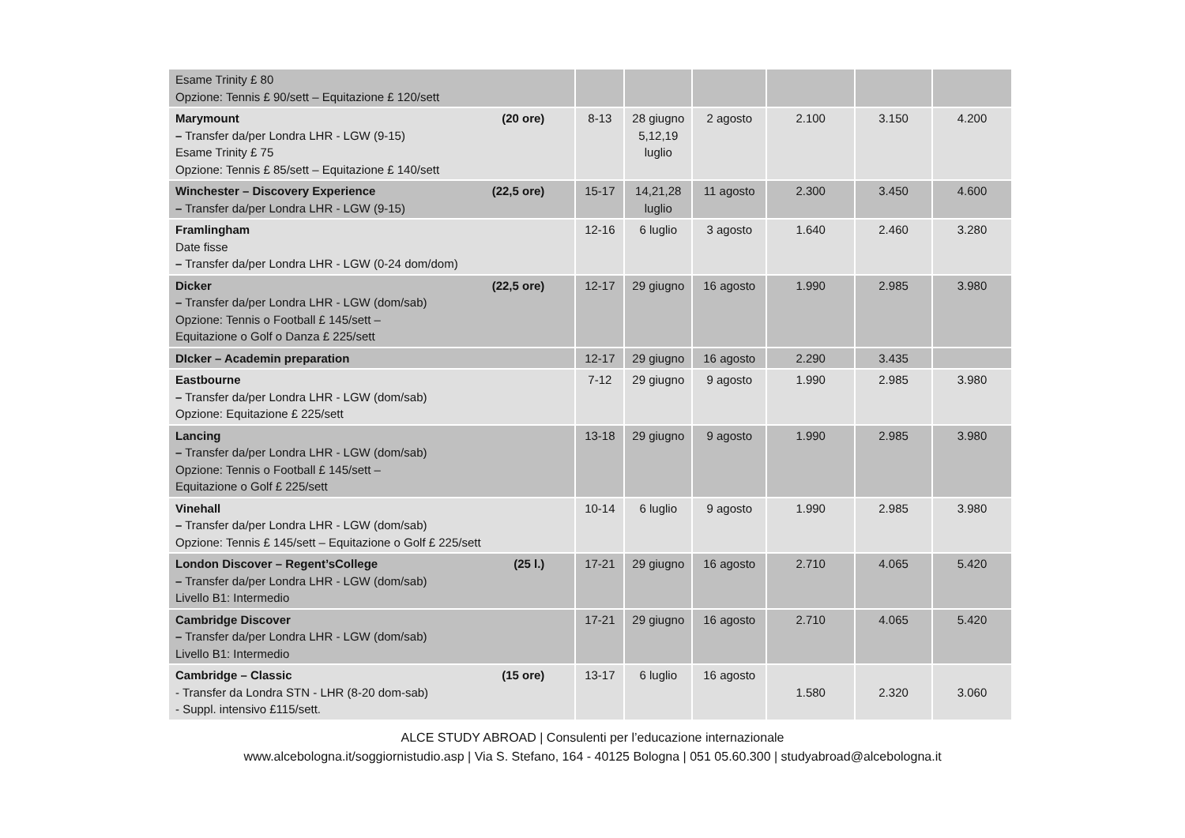| Esame Trinity £ 80 Opzione: Tennis £ 90/sett – Equitazione £ 120/sett | | | | | | |
| (20 ore) Marymount – Transfer da/per Londra LHR - LGW (9-15) Esame Trinity £ 75 Opzione: Tennis £ 85/sett – Equitazione £ 140/sett | 8-13 | 28 giugno 5,12,19 luglio | 2 agosto | 2.100 | 3.150 | 4.200 |
| (22,5 ore) Winchester – Discovery Experience – Transfer da/per Londra LHR - LGW (9-15) | 15-17 | 14,21,28 luglio | 11 agosto | 2.300 | 3.450 | 4.600 |
| Framlingham Date fisse – Transfer da/per Londra LHR - LGW (0-24 dom/dom) | 12-16 | 6 luglio | 3 agosto | 1.640 | 2.460 | 3.280 |
| (22,5 ore) Dicker – Transfer da/per Londra LHR - LGW (dom/sab) Opzione: Tennis o Football £ 145/sett – Equitazione o Golf o Danza £ 225/sett | 12-17 | 29 giugno | 16 agosto | 1.990 | 2.985 | 3.980 |
| DIcker – Academin preparation | 12-17 | 29 giugno | 16 agosto | 2.290 | 3.435 | |
| Eastbourne – Transfer da/per Londra LHR - LGW (dom/sab) Opzione: Equitazione £ 225/sett | 7-12 | 29 giugno | 9 agosto | 1.990 | 2.985 | 3.980 |
| Lancing – Transfer da/per Londra LHR - LGW (dom/sab) Opzione: Tennis o Football £ 145/sett – Equitazione o Golf £ 225/sett | 13-18 | 29 giugno | 9 agosto | 1.990 | 2.985 | 3.980 |
| Vinehall – Transfer da/per Londra LHR - LGW (dom/sab) Opzione: Tennis £ 145/sett – Equitazione o Golf £ 225/sett | 10-14 | 6 luglio | 9 agosto | 1.990 | 2.985 | 3.980 |
| (25 l.) London Discover – Regent’sCollege – Transfer da/per Londra LHR - LGW (dom/sab) Livello B1: Intermedio | 17-21 | 29 giugno | 16 agosto | 2.710 | 4.065 | 5.420 |
| Cambridge Discover – Transfer da/per Londra LHR - LGW (dom/sab) Livello B1: Intermedio | 17-21 | 29 giugno | 16 agosto | 2.710 | 4.065 | 5.420 |
| (15 ore) Cambridge – Classic - Transfer da Londra STN - LHR (8-20 dom-sab) - Suppl. intensivo £115/sett. | 13-17 | 6 luglio | 16 agosto | 1.580 | 2.320 | 3.060 |
ALCE STUDY ABROAD | Consulenti per l’educazione internazionale
www.alcebologna.it/soggiornistudio.asp | Via S. Stefano, 164 - 40125 Bologna | 051 05.60.300 | studyabroad@alcebologna.it